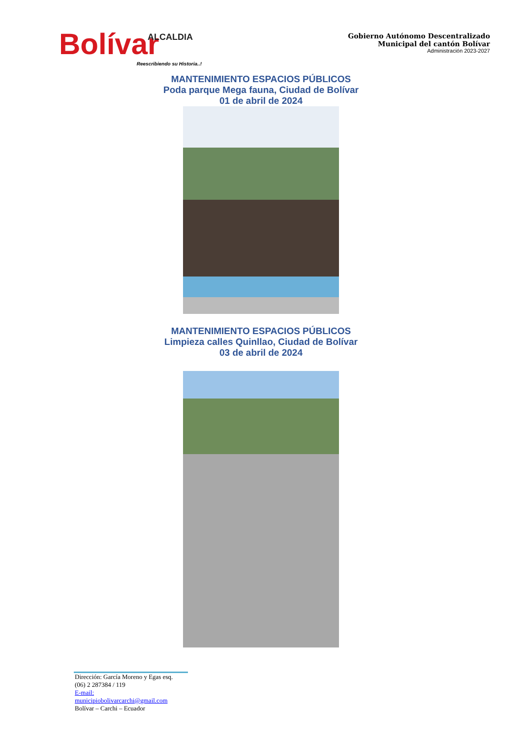ALCALDIA
Bolívar
Reescribiendo su Historia..!
Gobierno Autónomo Descentralizado
Municipal del cantón Bolívar
Administración 2023-2027
MANTENIMIENTO ESPACIOS PÚBLICOS
Poda parque Mega fauna, Ciudad de Bolívar
01 de abril de 2024
MANTENIMIENTO ESPACIOS PÚBLICOS
Limpieza calles Quinllao, Ciudad de Bolívar
03 de abril de 2024
Dirección: García Moreno y Egas esq.
(06) 2 287384 / 119
E-mail: municipiobolivarcarchi@gmail.com
Bolívar – Carchi – Ecuador